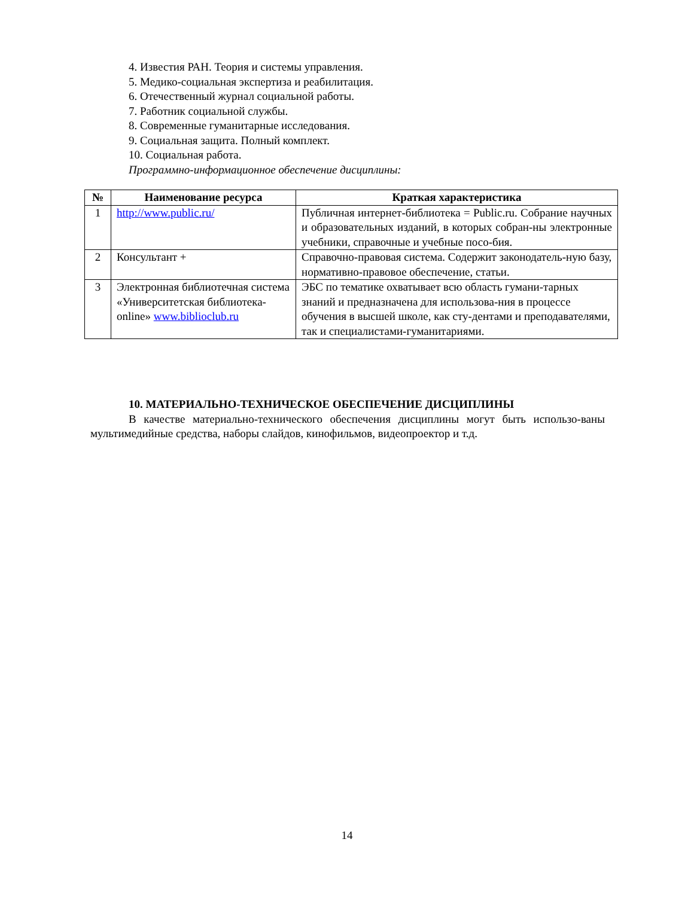4. Известия РАН. Теория и системы управления.
5. Медико-социальная экспертиза и реабилитация.
6. Отечественный журнал социальной работы.
7. Работник социальной службы.
8. Современные гуманитарные исследования.
9. Социальная защита. Полный комплект.
10. Социальная работа.
Программно-информационное обеспечение дисциплины:
| № | Наименование ресурса | Краткая характеристика |
| --- | --- | --- |
| 1 | http://www.public.ru/ | Публичная интернет-библиотека = Public.ru. Собрание научных и образовательных изданий, в которых собран-ны электронные учебники, справочные и учебные посо-бия. |
| 2 | Консультант + | Справочно-правовая система. Содержит законодатель-ную базу, нормативно-правовое обеспечение, статьи. |
| 3 | Электронная библиотечная система «Университетская библиотека- online» www.biblioclub.ru | ЭБС по тематике охватывает всю область гумани-тарных знаний и предназначена для использова-ния в процессе обучения в высшей школе, как сту-дентами и преподавателями, так и специалистами-гуманитариями. |
10. МАТЕРИАЛЬНО-ТЕХНИЧЕСКОЕ ОБЕСПЕЧЕНИЕ ДИСЦИПЛИНЫ
В качестве материально-технического обеспечения дисциплины могут быть использо-ваны мультимедийные средства, наборы слайдов, кинофильмов, видеопроектор и т.д.
14